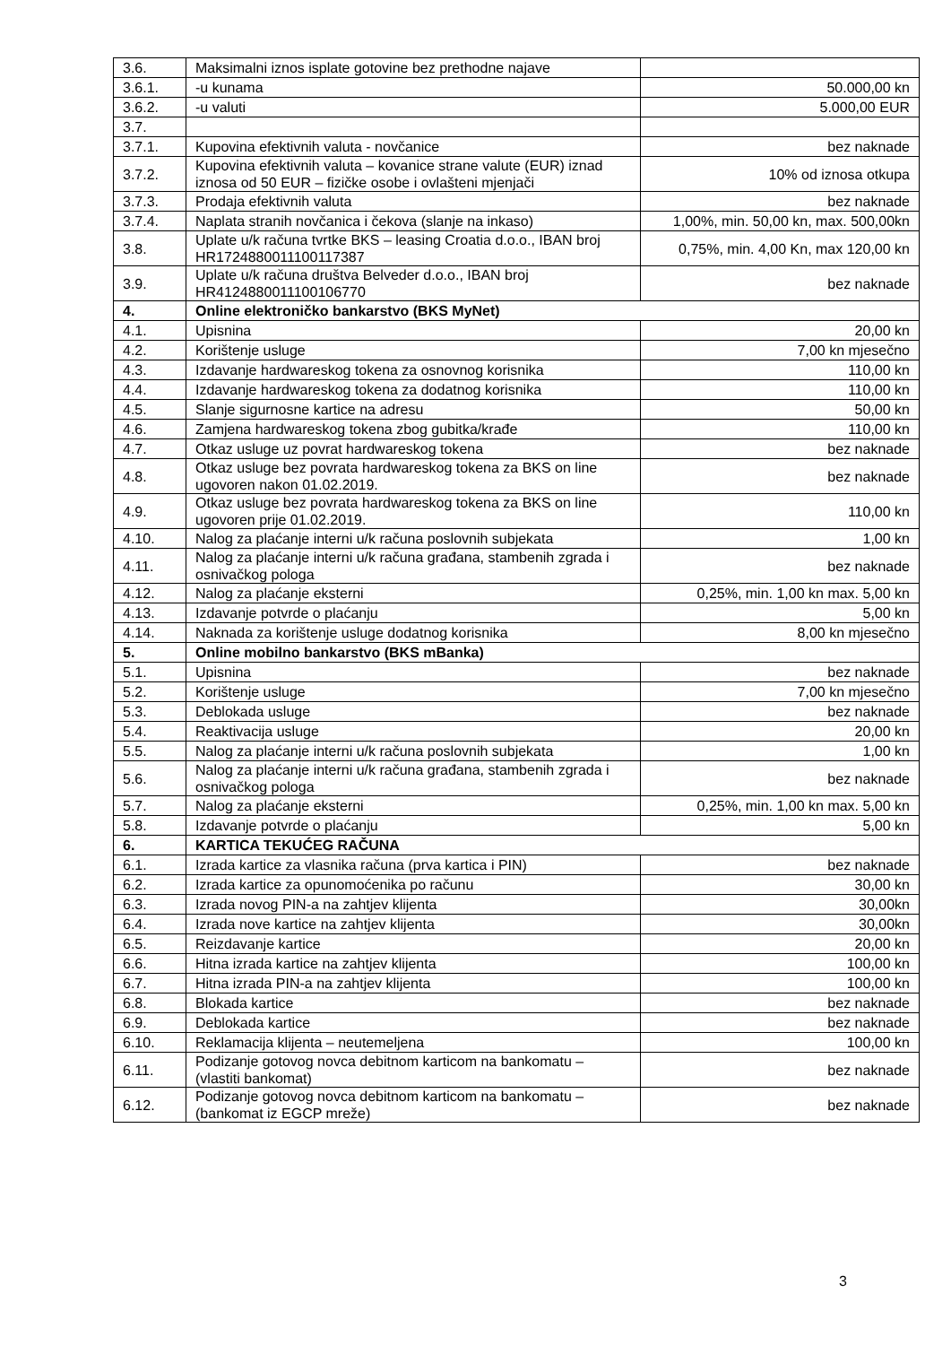| 3.6. | Maksimalni iznos isplate gotovine bez prethodne najave | |
| 3.6.1. | -u kunama | 50.000,00 kn |
| 3.6.2. | -u valuti | 5.000,00 EUR |
| 3.7. | | |
| 3.7.1. | Kupovina efektivnih valuta - novčanice | bez naknade |
| 3.7.2. | Kupovina efektivnih valuta – kovanice strane valute (EUR) iznad iznosa od 50 EUR – fizičke osobe i ovlašteni mjenjači | 10% od iznosa otkupa |
| 3.7.3. | Prodaja efektivnih valuta | bez naknade |
| 3.7.4. | Naplata stranih novčanica i čekova (slanje na inkaso) | 1,00%, min. 50,00 kn, max. 500,00kn |
| 3.8. | Uplate u/k računa tvrtke BKS – leasing Croatia d.o.o., IBAN broj HR1724880011100117387 | 0,75%, min. 4,00 Kn, max 120,00 kn |
| 3.9. | Uplate u/k računa društva Belveder d.o.o., IBAN broj HR4124880011100106770 | bez naknade |
| 4. | Online elektroničko bankarstvo (BKS MyNet) | |
| 4.1. | Upisnina | 20,00 kn |
| 4.2. | Korištenje usluge | 7,00 kn mjesečno |
| 4.3. | Izdavanje hardwareskog tokena za osnovnog korisnika | 110,00 kn |
| 4.4. | Izdavanje hardwareskog tokena za dodatnog korisnika | 110,00 kn |
| 4.5. | Slanje sigurnosne kartice na adresu | 50,00 kn |
| 4.6. | Zamjena hardwareskog tokena zbog gubitka/krađe | 110,00 kn |
| 4.7. | Otkaz usluge uz povrat hardwareskog tokena | bez naknade |
| 4.8. | Otkaz usluge bez povrata hardwareskog tokena za BKS on line ugovoren nakon 01.02.2019. | bez naknade |
| 4.9. | Otkaz usluge bez povrata hardwareskog tokena za BKS on line ugovoren prije 01.02.2019. | 110,00 kn |
| 4.10. | Nalog za plaćanje interni u/k računa poslovnih subjekata | 1,00 kn |
| 4.11. | Nalog za plaćanje interni u/k računa građana, stambenih zgrada i osnivačkog pologa | bez naknade |
| 4.12. | Nalog za plaćanje eksterni | 0,25%, min. 1,00 kn max. 5,00 kn |
| 4.13. | Izdavanje potvrde o plaćanju | 5,00 kn |
| 4.14. | Naknada za korištenje usluge dodatnog korisnika | 8,00 kn mjesečno |
| 5. | Online mobilno bankarstvo (BKS mBanka) | |
| 5.1. | Upisnina | bez naknade |
| 5.2. | Korištenje usluge | 7,00 kn mjesečno |
| 5.3. | Deblokada usluge | bez naknade |
| 5.4. | Reaktivacija usluge | 20,00 kn |
| 5.5. | Nalog za plaćanje interni u/k računa poslovnih subjekata | 1,00 kn |
| 5.6. | Nalog za plaćanje interni u/k računa građana, stambenih zgrada i osnivačkog pologa | bez naknade |
| 5.7. | Nalog za plaćanje eksterni | 0,25%, min. 1,00 kn max. 5,00 kn |
| 5.8. | Izdavanje potvrde o plaćanju | 5,00 kn |
| 6. | KARTICA TEKUĆEG RAČUNA | |
| 6.1. | Izrada kartice za vlasnika računa (prva kartica i PIN) | bez naknade |
| 6.2. | Izrada kartice za opunomoćenika po računu | 30,00 kn |
| 6.3. | Izrada novog PIN-a na zahtjev klijenta | 30,00kn |
| 6.4. | Izrada nove kartice na zahtjev klijenta | 30,00kn |
| 6.5. | Reizdavanje kartice | 20,00 kn |
| 6.6. | Hitna izrada kartice na zahtjev klijenta | 100,00 kn |
| 6.7. | Hitna izrada PIN-a na zahtjev klijenta | 100,00 kn |
| 6.8. | Blokada kartice | bez naknade |
| 6.9. | Deblokada kartice | bez naknade |
| 6.10. | Reklamacija klijenta – neutemeljena | 100,00 kn |
| 6.11. | Podizanje gotovog novca debitnom karticom na bankomatu – (vlastiti bankomat) | bez naknade |
| 6.12. | Podizanje gotovog novca debitnom karticom na bankomatu – (bankomat iz EGCP mreže) | bez naknade |
3